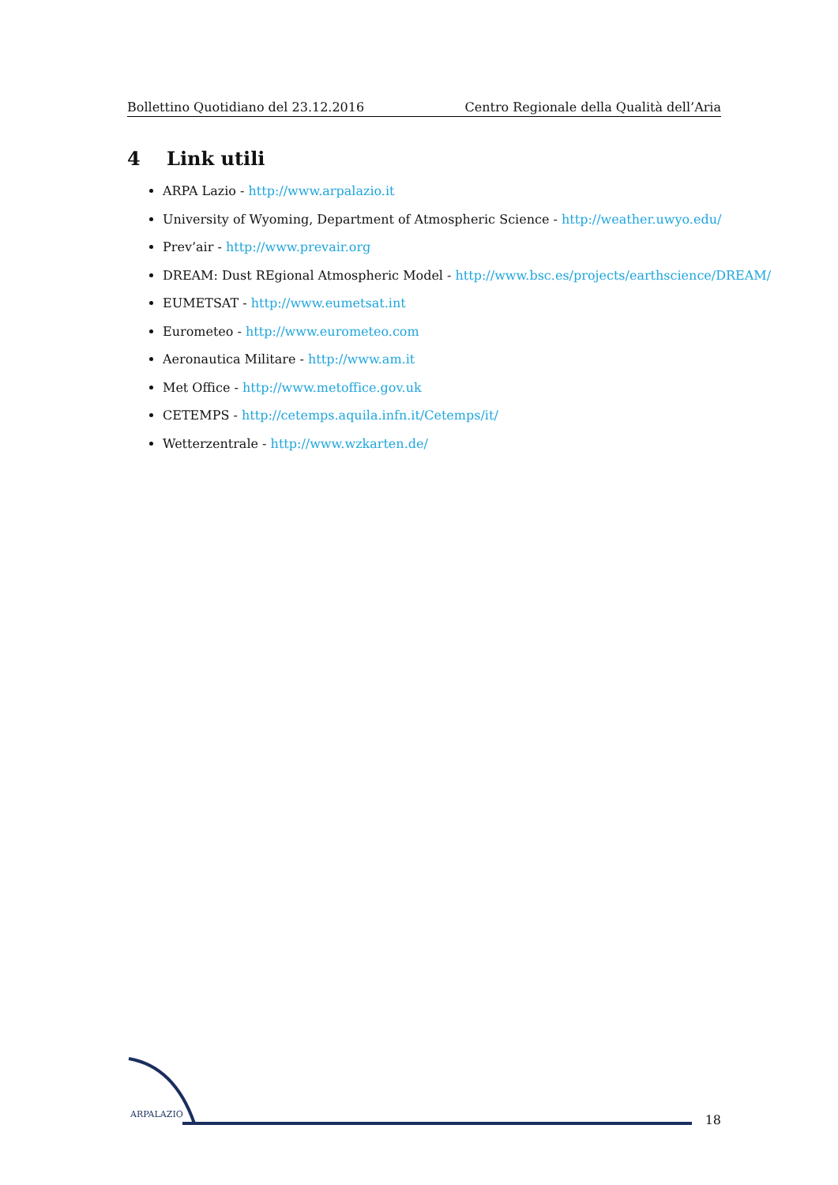Bollettino Quotidiano del 23.12.2016 Centro Regionale della Qualità dell’Aria
4 Link utili
ARPA Lazio - http://www.arpalazio.it
University of Wyoming, Department of Atmospheric Science - http://weather.uwyo.edu/
Prev’air - http://www.prevair.org
DREAM: Dust REgional Atmospheric Model - http://www.bsc.es/projects/earthscience/DREAM/
EUMETSAT - http://www.eumetsat.int
Eurometeo - http://www.eurometeo.com
Aeronautica Militare - http://www.am.it
Met Office - http://www.metoffice.gov.uk
CETEMPS - http://cetemps.aquila.infn.it/Cetemps/it/
Wetterzentrale - http://www.wzkarten.de/
ARPALAZIO 18